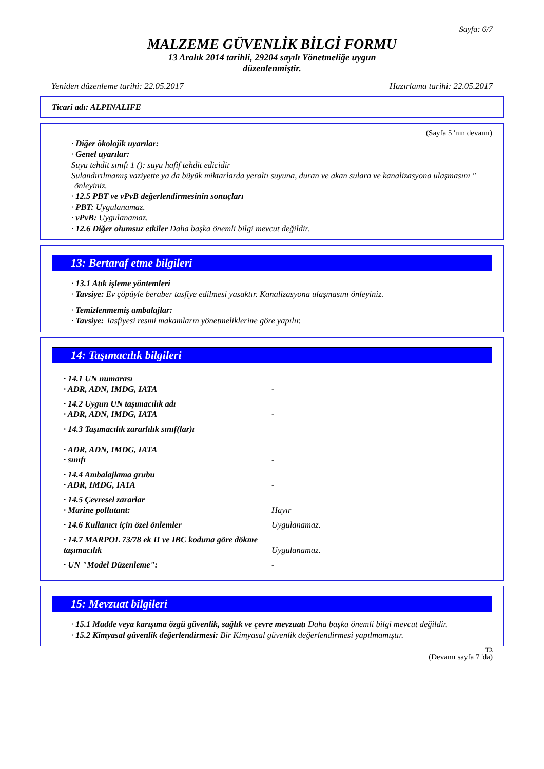Sayfa: 6/7
MALZEME GÜVENLİK BİLGİ FORMU
13 Aralık 2014 tarihli, 29204 sayılı Yönetmeliğe uygun düzenlenmiştir.
Yeniden düzenleme tarihi: 22.05.2017 Hazırlama tarihi: 22.05.2017
Ticari adı: ALPINALIFE
(Sayfa 5 'nın devamı)
· Diğer ökolojik uyarılar:
· Genel uyarılar:
Suyu tehdit sınıfı 1 (): suyu hafif tehdit edicidir
Sulandırılmamış vaziyette ya da büyük miktarlarda yeraltı suyuna, duran ve akan sulara ve kanalizasyona ulaşmasını " önleyiniz.
· 12.5 PBT ve vPvB değerlendirmesinin sonuçları
· PBT: Uygulanamaz.
· vPvB: Uygulanamaz.
· 12.6 Diğer olumsuz etkiler Daha başka önemli bilgi mevcut değildir.
13: Bertaraf etme bilgileri
· 13.1 Atık işleme yöntemleri
· Tavsiye: Ev çöpüyle beraber tasfiye edilmesi yasaktır. Kanalizasyona ulaşmasını önleyiniz.
· Temizlenmemiş ambalajlar:
· Tavsiye: Tasfiyesi resmi makamların yönetmeliklerine göre yapılır.
14: Taşımacılık bilgileri
| · 14.1 UN numarası · ADR, ADN, IMDG, IATA | - |
| · 14.2 Uygun UN taşımacılık adı · ADR, ADN, IMDG, IATA | - |
| · 14.3 Taşımacılık zararlılık sınıf(lar)ı · ADR, ADN, IMDG, IATA · sınıfı | - |
| · 14.4 Ambalajlama grubu · ADR, IMDG, IATA | - |
| · 14.5 Çevresel zararlar · Marine pollutant: | Hayır |
| · 14.6 Kullanıcı için özel önlemler | Uygulanamaz. |
| · 14.7 MARPOL 73/78 ek II ve IBC koduna göre dökme taşımacılık | Uygulanamaz. |
| · UN "Model Düzenleme": | - |
15: Mevzuat bilgileri
· 15.1 Madde veya karışıma özgü güvenlik, sağlık ve çevre mevzuatı Daha başka önemli bilgi mevcut değildir.
· 15.2 Kimyasal güvenlik değerlendirmesi: Bir Kimyasal güvenlik değerlendirmesi yapılmamıştır.
TR
(Devamı sayfa 7 'da)